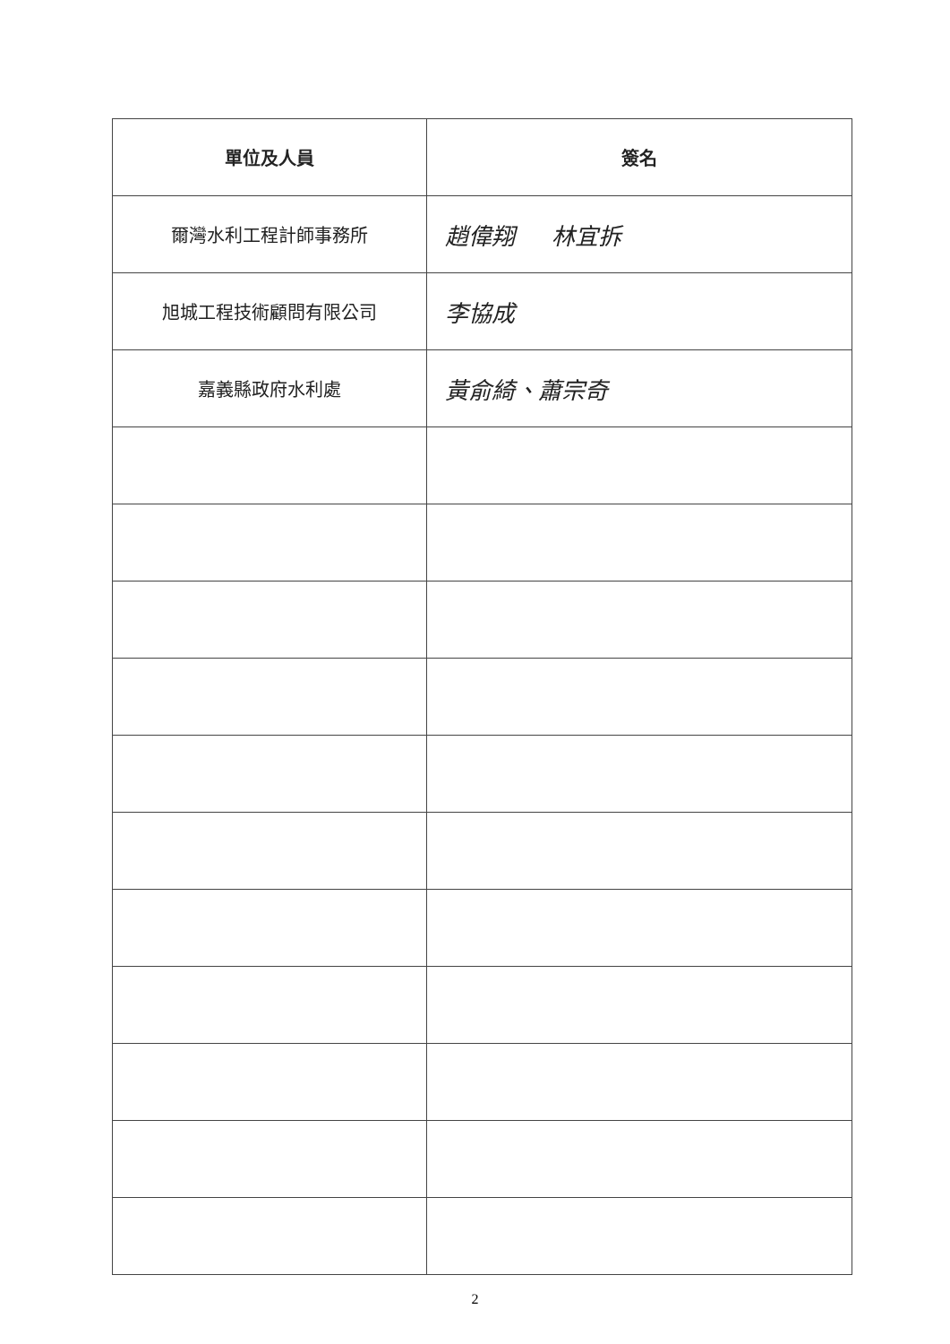| 單位及人員 | 簽名 |
| --- | --- |
| 爾灣水利工程計師事務所 | 趙偉翔 林宜拆 |
| 旭城工程技術顧問有限公司 | 李協成 |
| 嘉義縣政府水利處 | 黃俞綺、蕭宗奇 |
2